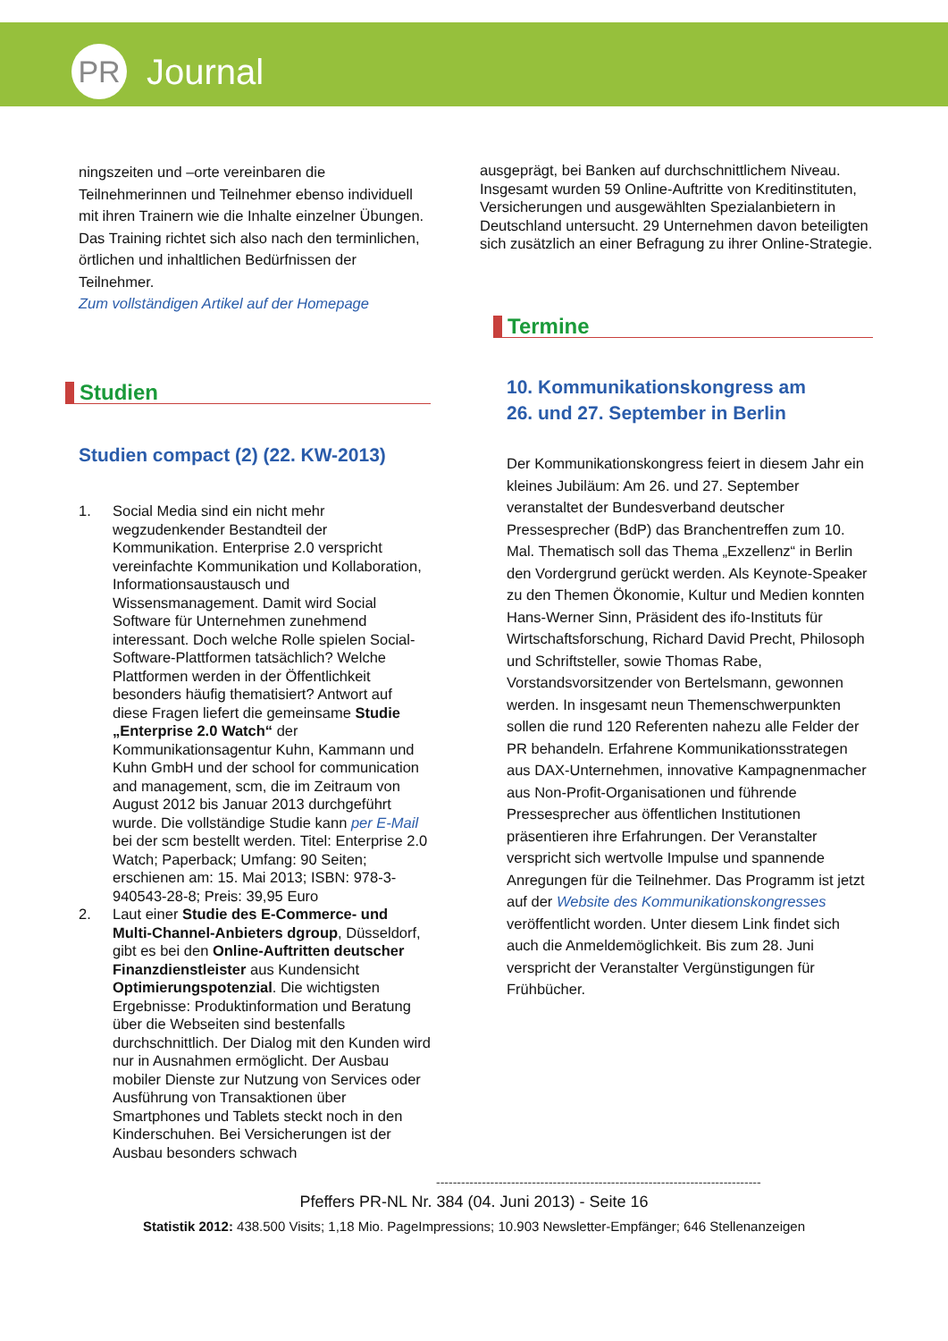PR
Journal
ningszeiten und –orte vereinbaren die Teilnehmerinnen und Teilnehmer ebenso individuell mit ihren Trainern wie die Inhalte einzelner Übungen. Das Training richtet sich also nach den terminlichen, örtlichen und inhaltlichen Bedürfnissen der Teilnehmer.
Zum vollständigen Artikel auf der Homepage
Studien
Studien compact (2) (22. KW-2013)
1. Social Media sind ein nicht mehr wegzudenkender Bestandteil der Kommunikation. Enterprise 2.0 verspricht vereinfachte Kommunikation und Kollaboration, Informationsaustausch und Wissensmanagement. Damit wird Social Software für Unternehmen zunehmend interessant. Doch welche Rolle spielen Social-Software-Plattformen tatsächlich? Welche Plattformen werden in der Öffentlichkeit besonders häufig thematisiert? Antwort auf diese Fragen liefert die gemeinsame Studie „Enterprise 2.0 Watch“ der Kommunikationsagentur Kuhn, Kammann und Kuhn GmbH und der school for communication and management, scm, die im Zeitraum von August 2012 bis Januar 2013 durchgeführt wurde. Die vollständige Studie kann per E-Mail bei der scm bestellt werden. Titel: Enterprise 2.0 Watch; Paperback; Umfang: 90 Seiten; erschienen am: 15. Mai 2013; ISBN: 978-3-940543-28-8; Preis: 39,95 Euro
2. Laut einer Studie des E-Commerce- und Multi-Channel-Anbieters dgroup, Düsseldorf, gibt es bei den Online-Auftritten deutscher Finanzdienstleister aus Kundensicht Optimierungspotenzial. Die wichtigsten Ergebnisse: Produktinformation und Beratung über die Webseiten sind bestenfalls durchschnittlich. Der Dialog mit den Kunden wird nur in Ausnahmen ermöglicht. Der Ausbau mobiler Dienste zur Nutzung von Services oder Ausführung von Transaktionen über Smartphones und Tablets steckt noch in den Kinderschuhen. Bei Versicherungen ist der Ausbau besonders schwach
ausgeprägt, bei Banken auf durchschnittlichem Niveau. Insgesamt wurden 59 Online-Auftritte von Kreditinstituten, Versicherungen und ausgewählten Spezialanbietern in Deutschland untersucht. 29 Unternehmen davon beteiligten sich zusätzlich an einer Befragung zu ihrer Online-Strategie.
Termine
10. Kommunikationskongress am
26. und 27. September in Berlin
Der Kommunikationskongress feiert in diesem Jahr ein kleines Jubiläum: Am 26. und 27. September veranstaltet der Bundesverband deutscher Pressesprecher (BdP) das Branchentreffen zum 10. Mal. Thematisch soll das Thema „Exzellenz“ in Berlin den Vordergrund gerückt werden. Als Keynote-Speaker zu den Themen Ökonomie, Kultur und Medien konnten Hans-Werner Sinn, Präsident des ifo-Instituts für Wirtschaftsforschung, Richard David Precht, Philosoph und Schriftsteller, sowie Thomas Rabe, Vorstandsvorsitzender von Bertelsmann, gewonnen werden. In insgesamt neun Themenschwerpunkten sollen die rund 120 Referenten nahezu alle Felder der PR behandeln. Erfahrene Kommunikationsstrategen aus DAX-Unternehmen, innovative Kampagnenmacher aus Non-Profit-Organisationen und führende Pressesprecher aus öffentlichen Institutionen präsentieren ihre Erfahrungen. Der Veranstalter verspricht sich wertvolle Impulse und spannende Anregungen für die Teilnehmer. Das Programm ist jetzt auf der Website des Kommunikationskongresses veröffentlicht worden. Unter diesem Link findet sich auch die Anmeldemöglichkeit. Bis zum 28. Juni verspricht der Veranstalter Vergünstigungen für Frühbücher.
------------------------------------------------------------------------------
Pfeffers PR-NL Nr. 384 (04. Juni 2013) - Seite 16
Statistik 2012: 438.500 Visits; 1,18 Mio. PageImpressions; 10.903 Newsletter-Empfänger; 646 Stellenanzeigen